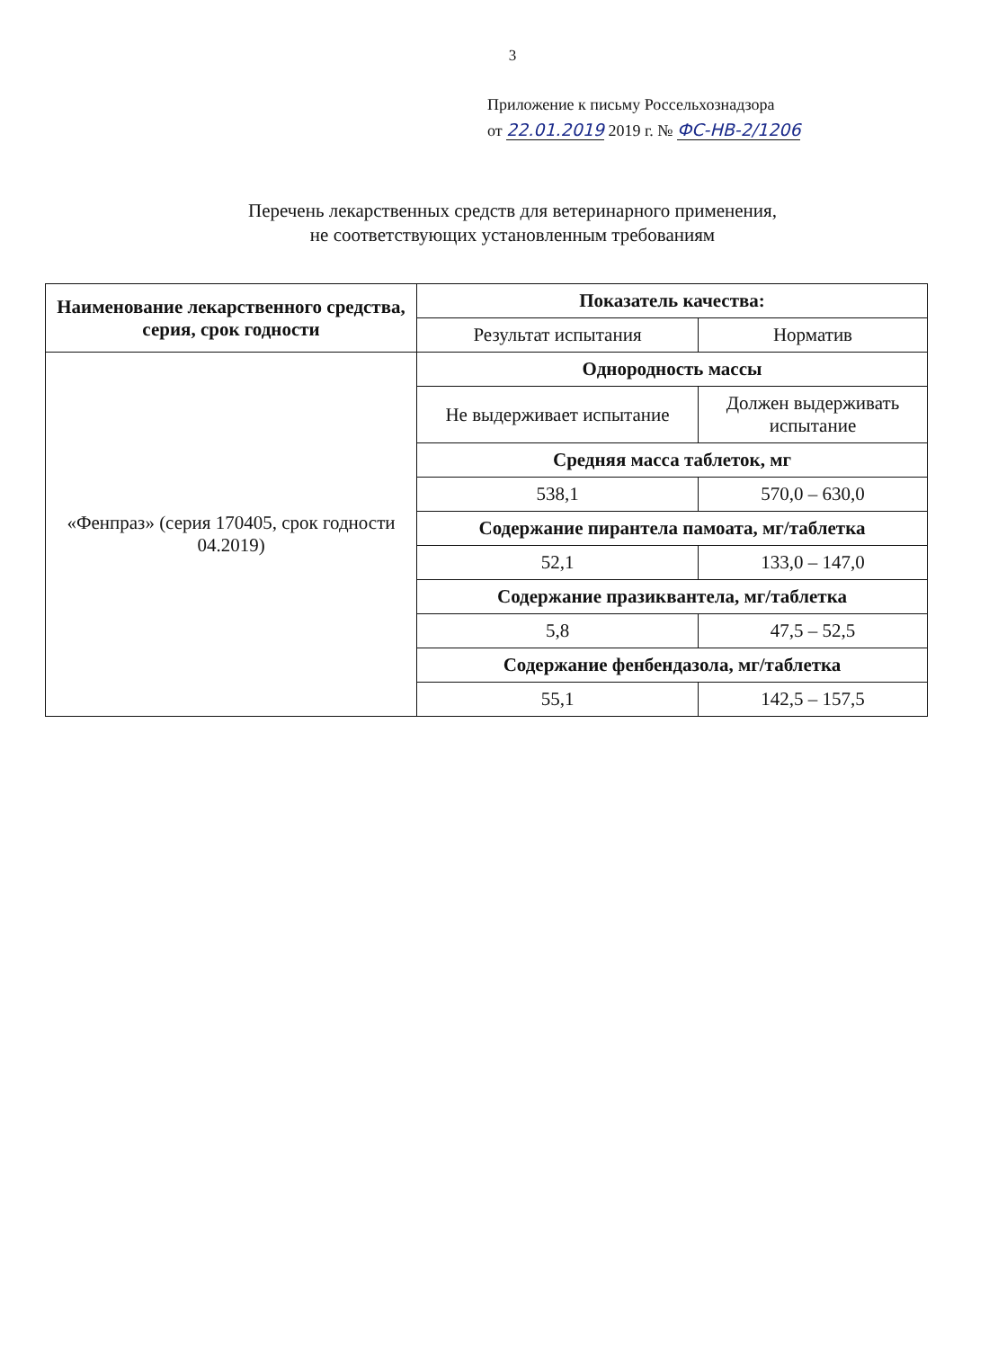3
Приложение к письму Россельхознадзора
от 22.01.2019 2019 г. № ФС-НВ-2/1206
Перечень лекарственных средств для ветеринарного применения,
не соответствующих установленным требованиям
| Наименование лекарственного средства, серия, срок годности | Показатель качества: | |
| --- | --- | --- |
| | Результат испытания | Норматив |
| «Фенпраз» (серия 170405, срок годности 04.2019) | Однородность массы | |
| | Не выдерживает испытание | Должен выдерживать испытание |
| | Средняя масса таблеток, мг | |
| | 538,1 | 570,0 – 630,0 |
| | Содержание пирантела памоата, мг/таблетка | |
| | 52,1 | 133,0 – 147,0 |
| | Содержание празиквантела, мг/таблетка | |
| | 5,8 | 47,5 – 52,5 |
| | Содержание фенбендазола, мг/таблетка | |
| | 55,1 | 142,5 – 157,5 |